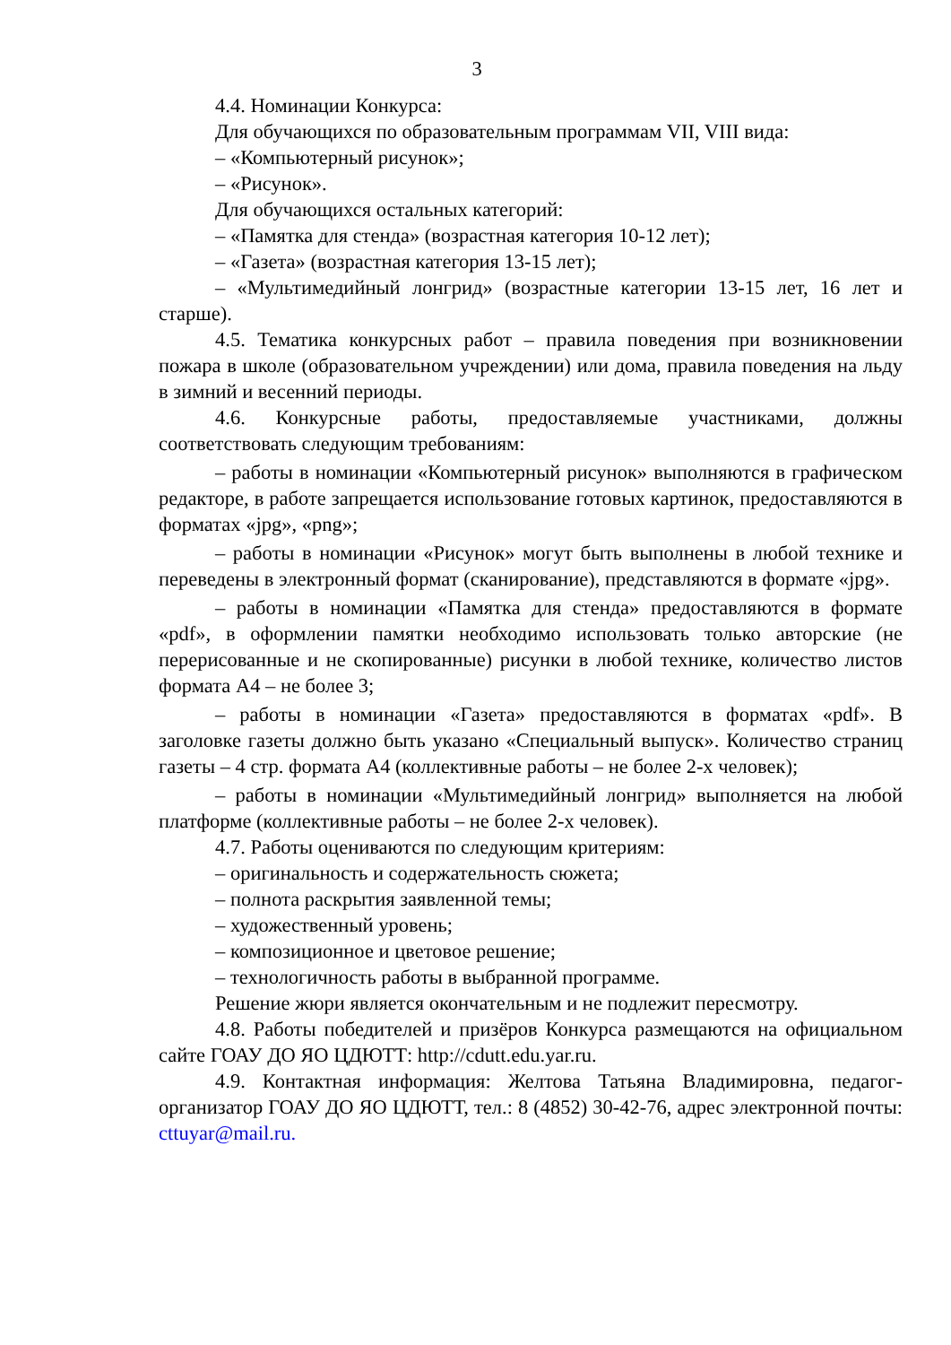3
4.4. Номинации Конкурса:
Для обучающихся по образовательным программам VII, VIII вида:
– «Компьютерный рисунок»;
– «Рисунок».
Для обучающихся остальных категорий:
– «Памятка для стенда» (возрастная категория 10-12 лет);
– «Газета» (возрастная категория 13-15 лет);
– «Мультимедийный лонгрид» (возрастные категории 13-15 лет, 16 лет и старше).
4.5. Тематика конкурсных работ – правила поведения при возникновении пожара в школе (образовательном учреждении) или дома, правила поведения на льду в зимний и весенний периоды.
4.6. Конкурсные работы, предоставляемые участниками, должны соответствовать следующим требованиям:
– работы в номинации «Компьютерный рисунок» выполняются в графическом редакторе, в работе запрещается использование готовых картинок, предоставляются в форматах «jpg», «png»;
– работы в номинации «Рисунок» могут быть выполнены в любой технике и переведены в электронный формат (сканирование), представляются в формате «jpg».
– работы в номинации «Памятка для стенда» предоставляются в формате «pdf», в оформлении памятки необходимо использовать только авторские (не перерисованные и не скопированные) рисунки в любой технике, количество листов формата А4 – не более 3;
– работы в номинации «Газета» предоставляются в форматах «pdf». В заголовке газеты должно быть указано «Специальный выпуск». Количество страниц газеты – 4 стр. формата А4 (коллективные работы – не более 2-х человек);
– работы в номинации «Мультимедийный лонгрид» выполняется на любой платформе (коллективные работы – не более 2-х человек).
4.7. Работы оцениваются по следующим критериям:
– оригинальность и содержательность сюжета;
– полнота раскрытия заявленной темы;
– художественный уровень;
– композиционное и цветовое решение;
– технологичность работы в выбранной программе.
Решение жюри является окончательным и не подлежит пересмотру.
4.8. Работы победителей и призёров Конкурса размещаются на официальном сайте ГОАУ ДО ЯО ЦДЮТТ: http://cdutt.edu.yar.ru.
4.9. Контактная информация: Желтова Татьяна Владимировна, педагог-организатор ГОАУ ДО ЯО ЦДЮТТ, тел.: 8 (4852) 30-42-76, адрес электронной почты: cttuyar@mail.ru.